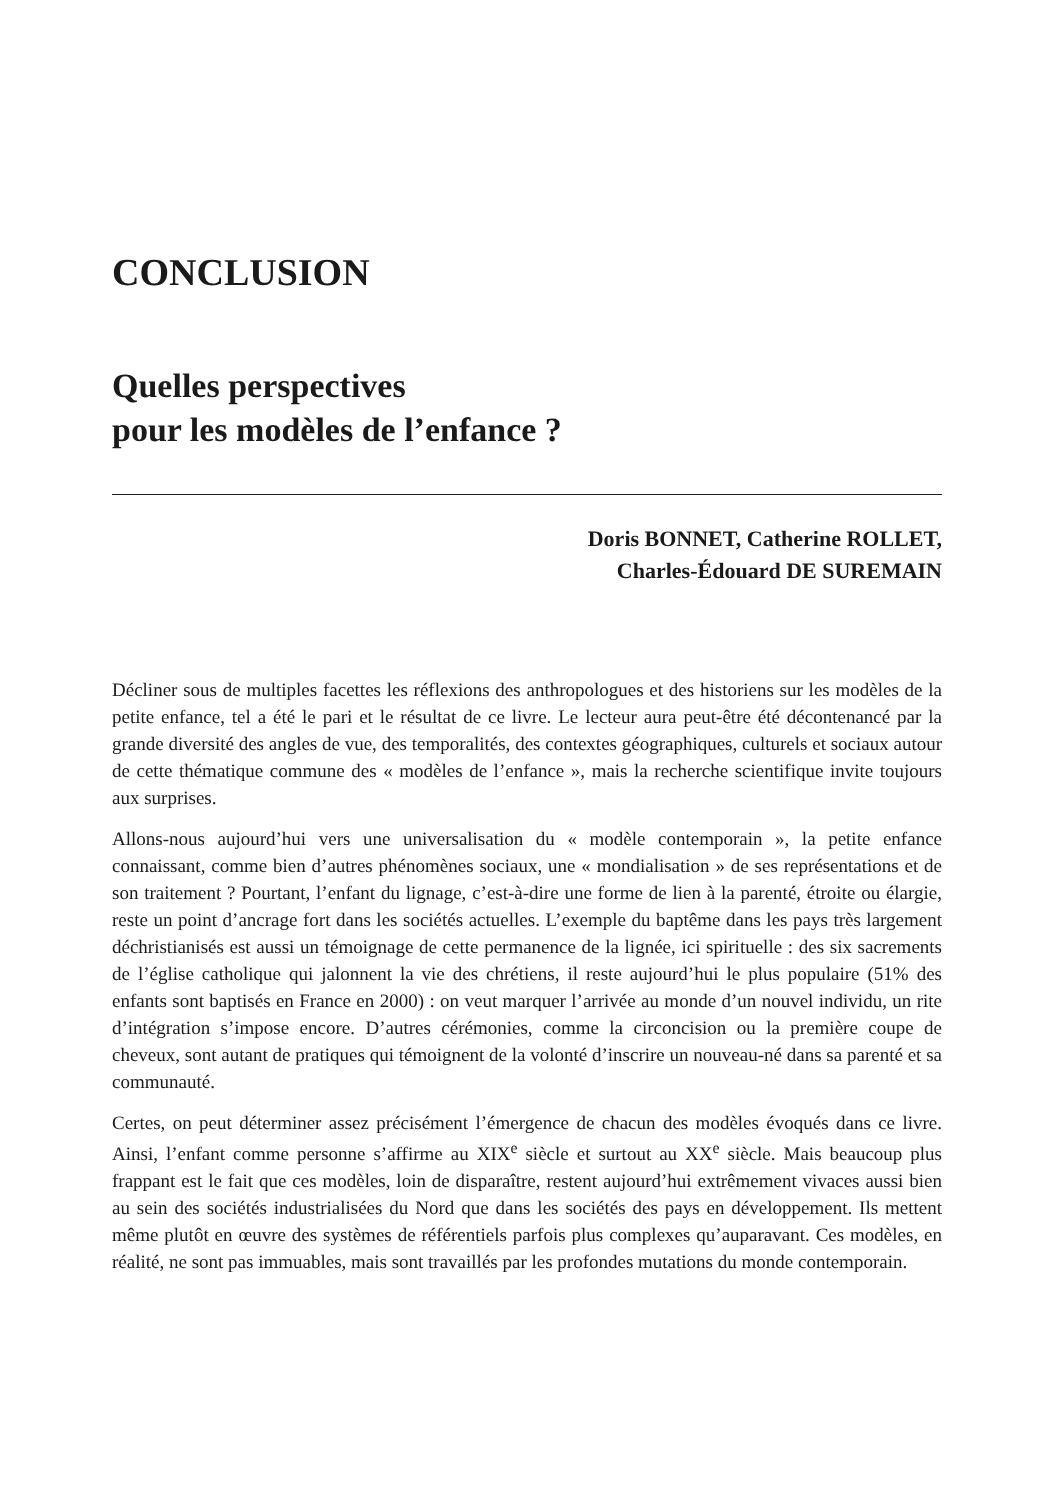CONCLUSION
Quelles perspectives
pour les modèles de l’enfance ?
Doris BONNET, Catherine ROLLET,
Charles-Édouard DE SUREMAIN
Décliner sous de multiples facettes les réflexions des anthropologues et des historiens sur les modèles de la petite enfance, tel a été le pari et le résultat de ce livre. Le lecteur aura peut-être été décontenancé par la grande diversité des angles de vue, des temporalités, des contextes géographiques, culturels et sociaux autour de cette thématique commune des « modèles de l’enfance », mais la recherche scientifique invite toujours aux surprises.
Allons-nous aujourd’hui vers une universalisation du « modèle contemporain », la petite enfance connaissant, comme bien d’autres phénomènes sociaux, une « mondialisation » de ses représentations et de son traitement ? Pourtant, l’enfant du lignage, c’est-à-dire une forme de lien à la parenté, étroite ou élargie, reste un point d’ancrage fort dans les sociétés actuelles. L’exemple du baptême dans les pays très largement déchristianisés est aussi un témoignage de cette permanence de la lignée, ici spirituelle : des six sacrements de l’église catholique qui jalonnent la vie des chrétiens, il reste aujourd’hui le plus populaire (51% des enfants sont baptisés en France en 2000) : on veut marquer l’arrivée au monde d’un nouvel individu, un rite d’intégration s’impose encore. D’autres cérémonies, comme la circoncision ou la première coupe de cheveux, sont autant de pratiques qui témoignent de la volonté d’inscrire un nouveau-né dans sa parenté et sa communauté.
Certes, on peut déterminer assez précisément l’émergence de chacun des modèles évoqués dans ce livre. Ainsi, l’enfant comme personne s’affirme au XIX<sup>e</sup> siècle et surtout au XX<sup>e</sup> siècle. Mais beaucoup plus frappant est le fait que ces modèles, loin de disparaître, restent aujourd’hui extrêmement vivaces aussi bien au sein des sociétés industrialisées du Nord que dans les sociétés des pays en développement. Ils mettent même plutôt en œuvre des systèmes de référentiels parfois plus complexes qu’auparavant. Ces modèles, en réalité, ne sont pas immuables, mais sont travaillés par les profondes mutations du monde contemporain.